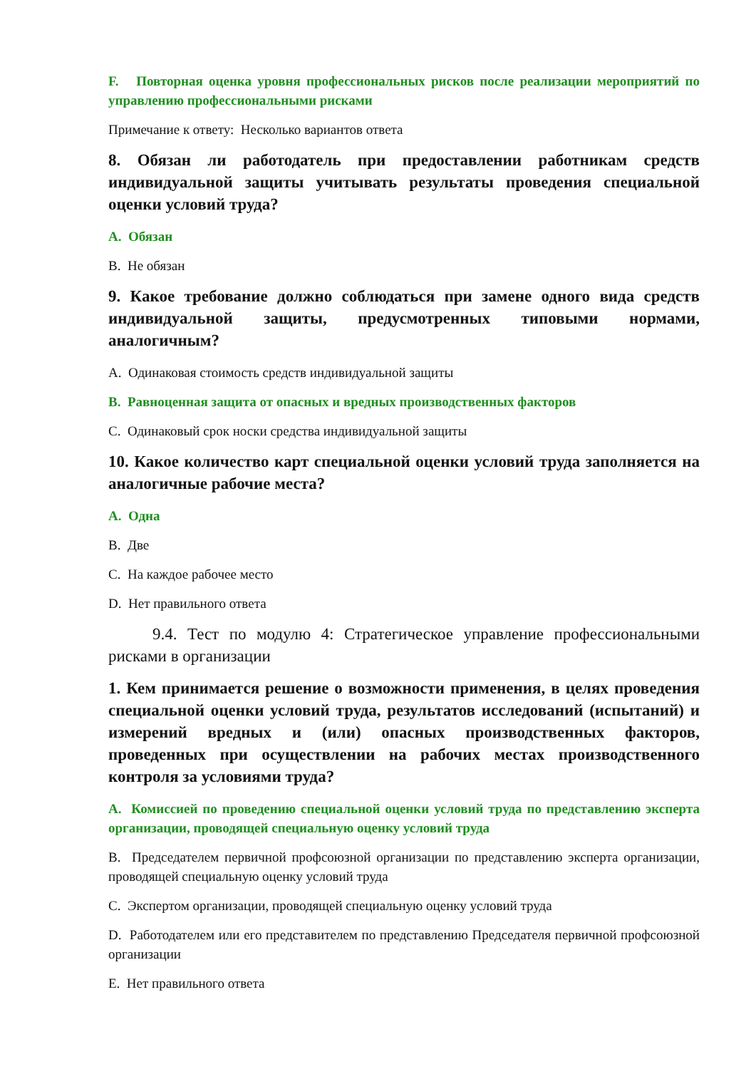F. Повторная оценка уровня профессиональных рисков после реализации мероприятий по управлению профессиональными рисками
Примечание к ответу: Несколько вариантов ответа
8. Обязан ли работодатель при предоставлении работникам средств индивидуальной защиты учитывать результаты проведения специальной оценки условий труда?
A. Обязан
B. Не обязан
9. Какое требование должно соблюдаться при замене одного вида средств индивидуальной защиты, предусмотренных типовыми нормами, аналогичным?
A. Одинаковая стоимость средств индивидуальной защиты
B. Равноценная защита от опасных и вредных производственных факторов
C. Одинаковый срок носки средства индивидуальной защиты
10. Какое количество карт специальной оценки условий труда заполняется на аналогичные рабочие места?
A. Одна
B. Две
C. На каждое рабочее место
D. Нет правильного ответа
9.4. Тест по модулю 4: Стратегическое управление профессиональными рисками в организации
1. Кем принимается решение о возможности применения, в целях проведения специальной оценки условий труда, результатов исследований (испытаний) и измерений вредных и (или) опасных производственных факторов, проведенных при осуществлении на рабочих местах производственного контроля за условиями труда?
A. Комиссией по проведению специальной оценки условий труда по представлению эксперта организации, проводящей специальную оценку условий труда
B. Председателем первичной профсоюзной организации по представлению эксперта организации, проводящей специальную оценку условий труда
C. Экспертом организации, проводящей специальную оценку условий труда
D. Работодателем или его представителем по представлению Председателя первичной профсоюзной организации
E. Нет правильного ответа